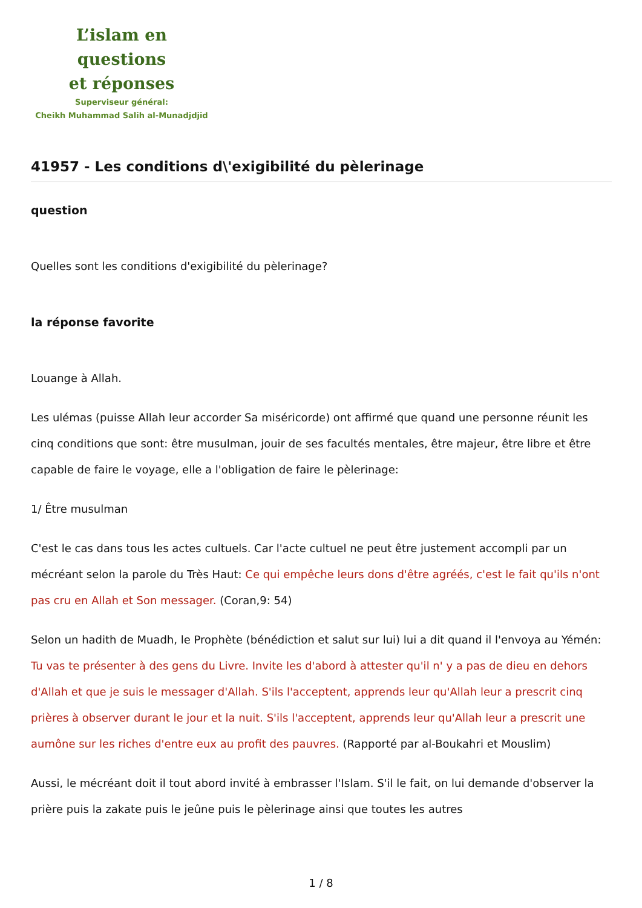L’islam en questions
et réponses
Superviseur général:
Cheikh Muhammad Salih al-Munadjdjid
41957 - Les conditions d\'exigibilité du pèlerinage
question
Quelles sont les conditions d'exigibilité du pèlerinage?
la réponse favorite
Louange à Allah.
Les ulémas (puisse Allah leur accorder Sa miséricorde) ont affirmé que quand une personne réunit les cinq conditions que sont: être musulman, jouir de ses facultés mentales, être majeur, être libre et être capable de faire le voyage, elle a l'obligation de faire le pèlerinage:
1/ Être musulman
C'est le cas dans tous les actes cultuels. Car l'acte cultuel ne peut être justement accompli par un mécréant selon la parole du Très Haut: Ce qui empêche leurs dons d'être agréés, c'est le fait qu'ils n'ont pas cru en Allah et Son messager. (Coran,9: 54)
Selon un hadith de Muadh, le Prophète (bénédiction et salut sur lui) lui a dit quand il l'envoya au Yémén: Tu vas te présenter à des gens du Livre. Invite les d'abord à attester qu'il n' y a pas de dieu en dehors d'Allah et que je suis le messager d'Allah. S'ils l'acceptent, apprends leur qu'Allah leur a prescrit cinq prières à observer durant le jour et la nuit. S'ils l'acceptent, apprends leur qu'Allah leur a prescrit une aumône sur les riches d'entre eux au profit des pauvres. (Rapporté par al-Boukahri et Mouslim)
Aussi, le mécréant doit il tout abord invité à embrasser l'Islam. S'il le fait, on lui demande d'observer la prière puis la zakate puis le jeûne puis le pèlerinage ainsi que toutes les autres
1 / 8